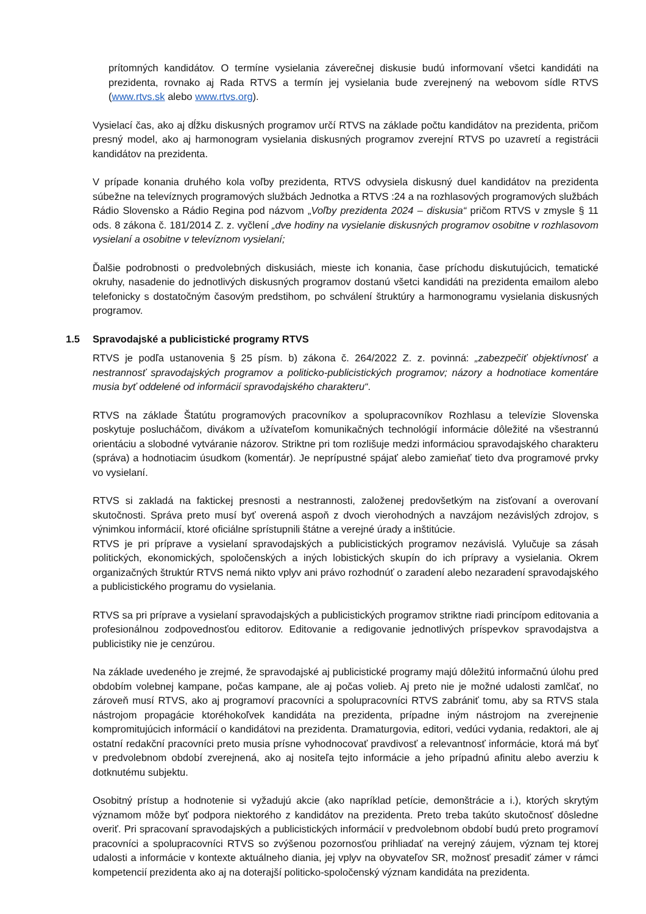prítomných kandidátov. O termíne vysielania záverečnej diskusie budú informovaní všetci kandidáti na prezidenta, rovnako aj Rada RTVS a termín jej vysielania bude zverejnený na webovom sídle RTVS (www.rtvs.sk alebo www.rtvs.org).
Vysielací čas, ako aj dĺžku diskusných programov určí RTVS na základe počtu kandidátov na prezidenta, pričom presný model, ako aj harmonogram vysielania diskusných programov zverejní RTVS po uzavretí a registrácii kandidátov na prezidenta.
V prípade konania druhého kola voľby prezidenta, RTVS odvysiela diskusný duel kandidátov na prezidenta súbežne na televíznych programových službách Jednotka a RTVS :24 a na rozhlasových programových službách Rádio Slovensko a Rádio Regina pod názvom „Voľby prezidenta 2024 – diskusia“ pričom RTVS v zmysle § 11 ods. 8 zákona č. 181/2014 Z. z. vyčlení „dve hodiny na vysielanie diskusných programov osobitne v rozhlasovom vysielaní a osobitne v televíznom vysielaní;
Ďalšie podrobnosti o predvolebných diskusiách, mieste ich konania, čase príchodu diskutujúcich, tematické okruhy, nasadenie do jednotlivých diskusných programov dostanú všetci kandidáti na prezidenta emailom alebo telefonicky s dostatočným časovým predstihom, po schválení štruktúry a harmonogramu vysielania diskusných programov.
1.5 Spravodajské a publicistické programy RTVS
RTVS je podľa ustanovenia § 25 písm. b) zákona č. 264/2022 Z. z. povinná: „zabezpečiť objektívnosť a nestrannosť spravodajských programov a politicko-publicistických programov; názory a hodnotiace komentáre musia byť oddelené od informácií spravodajského charakteru“.
RTVS na základe Štatútu programových pracovníkov a spolupracovníkov Rozhlasu a televízie Slovenska poskytuje poslucháčom, divákom a užívateľom komunikačných technológií informácie dôležité na všestrannú orientáciu a slobodné vytváranie názorov. Striktne pri tom rozlišuje medzi informáciou spravodajského charakteru (správa) a hodnotiacim úsudkom (komentár). Je neprípustné spájať alebo zamieňať tieto dva programové prvky vo vysielaní.
RTVS si zakladá na faktickej presnosti a nestrannosti, založenej predovšetkým na zisťovaní a overovaní skutočnosti. Správa preto musí byť overená aspoň z dvoch vierohodných a navzájom nezávislých zdrojov, s výnimkou informácií, ktoré oficiálne sprístupnili štátne a verejné úrady a inštitúcie.
RTVS je pri príprave a vysielaní spravodajských a publicistických programov nezávislá. Vylučuje sa zásah politických, ekonomických, spoločenských a iných lobistických skupín do ich prípravy a vysielania. Okrem organizačných štruktúr RTVS nemá nikto vplyv ani právo rozhodnúť o zaradení alebo nezaradení spravodajského a publicistického programu do vysielania.
RTVS sa pri príprave a vysielaní spravodajských a publicistických programov striktne riadi princípom editovania a profesionálnou zodpovednosťou editorov. Editovanie a redigovanie jednotlivých príspevkov spravodajstva a publicistiky nie je cenzúrou.
Na základe uvedeného je zrejmé, že spravodajské aj publicistické programy majú dôležitú informačnú úlohu pred obdobím volebnej kampane, počas kampane, ale aj počas volieb. Aj preto nie je možné udalosti zamlčať, no zároveň musí RTVS, ako aj programoví pracovníci a spolupracovníci RTVS zabrániť tomu, aby sa RTVS stala nástrojom propagácie ktoréhokoľvek kandidáta na prezidenta, prípadne iným nástrojom na zverejnenie kompromitujúcich informácií o kandidátovi na prezidenta. Dramaturgovia, editori, vedúci vydania, redaktori, ale aj ostatní redakční pracovníci preto musia prísne vyhodnocovať pravdivosť a relevantnosť informácie, ktorá má byť v predvolebnom období zverejnená, ako aj nositeľa tejto informácie a jeho prípadnú afinitu alebo averziu k dotknutému subjektu.
Osobitný prístup a hodnotenie si vyžadujú akcie (ako napríklad petície, demonštrácie a i.), ktorých skrytým významom môže byť podpora niektorého z kandidátov na prezidenta. Preto treba takúto skutočnosť dôsledne overiť. Pri spracovaní spravodajských a publicistických informácií v predvolebnom období budú preto programoví pracovníci a spolupracovníci RTVS so zvýšenou pozornosťou prihliadať na verejný záujem, význam tej ktorej udalosti a informácie v kontexte aktuálneho diania, jej vplyv na obyvateľov SR, možnosť presadiť zámer v rámci kompetencií prezidenta ako aj na doterajší politicko-spoločenský význam kandidáta na prezidenta.